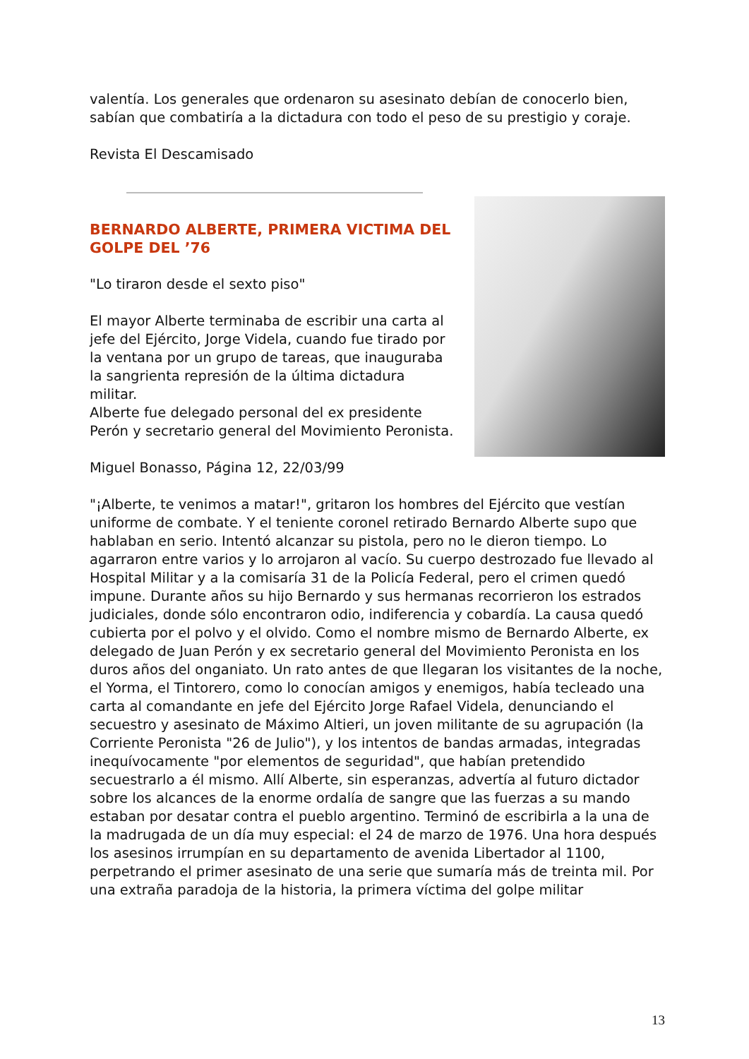valentía. Los generales que ordenaron su asesinato debían de conocerlo bien, sabían que combatiría a la dictadura con todo el peso de su prestigio y coraje.
Revista El Descamisado
BERNARDO ALBERTE, PRIMERA VICTIMA DEL GOLPE DEL ’76
"Lo tiraron desde el sexto piso"
El mayor Alberte terminaba de escribir una carta al jefe del Ejército, Jorge Videla, cuando fue tirado por la ventana por un grupo de tareas, que inauguraba la sangrienta represión de la última dictadura militar.
Alberte fue delegado personal del ex presidente Perón y secretario general del Movimiento Peronista.
Miguel Bonasso, Página 12, 22/03/99
"¡Alberte, te venimos a matar!", gritaron los hombres del Ejército que vestían uniforme de combate. Y el teniente coronel retirado Bernardo Alberte supo que hablaban en serio. Intentó alcanzar su pistola, pero no le dieron tiempo. Lo agarraron entre varios y lo arrojaron al vacío. Su cuerpo destrozado fue llevado al Hospital Militar y a la comisaría 31 de la Policía Federal, pero el crimen quedó impune. Durante años su hijo Bernardo y sus hermanas recorrieron los estrados judiciales, donde sólo encontraron odio, indiferencia y cobardía. La causa quedó cubierta por el polvo y el olvido. Como el nombre mismo de Bernardo Alberte, ex delegado de Juan Perón y ex secretario general del Movimiento Peronista en los duros años del onganiato. Un rato antes de que llegaran los visitantes de la noche, el Yorma, el Tintorero, como lo conocían amigos y enemigos, había tecleado una carta al comandante en jefe del Ejército Jorge Rafael Videla, denunciando el secuestro y asesinato de Máximo Altieri, un joven militante de su agrupación (la Corriente Peronista "26 de Julio"), y los intentos de bandas armadas, integradas inequívocamente "por elementos de seguridad", que habían pretendido secuestrarlo a él mismo. Allí Alberte, sin esperanzas, advertía al futuro dictador sobre los alcances de la enorme ordalía de sangre que las fuerzas a su mando estaban por desatar contra el pueblo argentino. Terminó de escribirla a la una de la madrugada de un día muy especial: el 24 de marzo de 1976. Una hora después los asesinos irrumpían en su departamento de avenida Libertador al 1100, perpetrando el primer asesinato de una serie que sumaría más de treinta mil. Por una extraña paradoja de la historia, la primera víctima del golpe militar
13